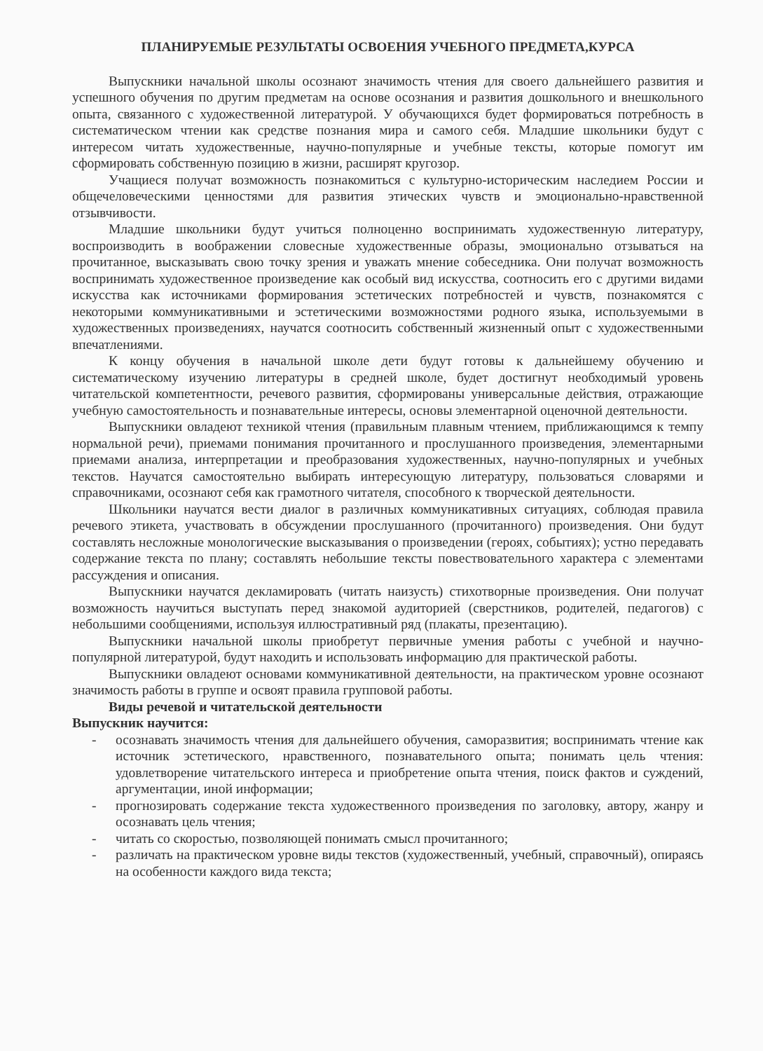ПЛАНИРУЕМЫЕ РЕЗУЛЬТАТЫ ОСВОЕНИЯ УЧЕБНОГО ПРЕДМЕТА,КУРСА
Выпускники начальной школы осознают значимость чтения для своего дальнейшего развития и успешного обучения по другим предметам на основе осознания и развития дошкольного и внешкольного опыта, связанного с художественной литературой. У обучающихся будет формироваться потребность в систематическом чтении как средстве познания мира и самого себя. Младшие школьники будут с интересом читать художественные, научно-популярные и учебные тексты, которые помогут им сформировать собственную позицию в жизни, расширят кругозор.
Учащиеся получат возможность познакомиться с культурно-историческим наследием России и общечеловеческими ценностями для развития этических чувств и эмоционально-нравственной отзывчивости.
Младшие школьники будут учиться полноценно воспринимать художественную литературу, воспроизводить в воображении словесные художественные образы, эмоционально отзываться на прочитанное, высказывать свою точку зрения и уважать мнение собеседника. Они получат возможность воспринимать художественное произведение как особый вид искусства, соотносить его с другими видами искусства как источниками формирования эстетических потребностей и чувств, познакомятся с некоторыми коммуникативными и эстетическими возможностями родного языка, используемыми в художественных произведениях, научатся соотносить собственный жизненный опыт с художественными впечатлениями.
К концу обучения в начальной школе дети будут готовы к дальнейшему обучению и систематическому изучению литературы в средней школе, будет достигнут необходимый уровень читательской компетентности, речевого развития, сформированы универсальные действия, отражающие учебную самостоятельность и познавательные интересы, основы элементарной оценочной деятельности.
Выпускники овладеют техникой чтения (правильным плавным чтением, приближающимся к темпу нормальной речи), приемами понимания прочитанного и прослушанного произведения, элементарными приемами анализа, интерпретации и преобразования художественных, научно-популярных и учебных текстов. Научатся самостоятельно выбирать интересующую литературу, пользоваться словарями и справочниками, осознают себя как грамотного читателя, способного к творческой деятельности.
Школьники научатся вести диалог в различных коммуникативных ситуациях, соблюдая правила речевого этикета, участвовать в обсуждении прослушанного (прочитанного) произведения. Они будут составлять несложные монологические высказывания о произведении (героях, событиях); устно передавать содержание текста по плану; составлять небольшие тексты повествовательного характера с элементами рассуждения и описания.
Выпускники научатся декламировать (читать наизусть) стихотворные произведения. Они получат возможность научиться выступать перед знакомой аудиторией (сверстников, родителей, педагогов) с небольшими сообщениями, используя иллюстративный ряд (плакаты, презентацию).
Выпускники начальной школы приобретут первичные умения работы с учебной и научно-популярной литературой, будут находить и использовать информацию для практической работы.
Выпускники овладеют основами коммуникативной деятельности, на практическом уровне осознают значимость работы в группе и освоят правила групповой работы.
Виды речевой и читательской деятельности
Выпускник научится:
- осознавать значимость чтения для дальнейшего обучения, саморазвития; воспринимать чтение как источник эстетического, нравственного, познавательного опыта; понимать цель чтения: удовлетворение читательского интереса и приобретение опыта чтения, поиск фактов и суждений, аргументации, иной информации;
- прогнозировать содержание текста художественного произведения по заголовку, автору, жанру и осознавать цель чтения;
- читать со скоростью, позволяющей понимать смысл прочитанного;
- различать на практическом уровне виды текстов (художественный, учебный, справочный), опираясь на особенности каждого вида текста;